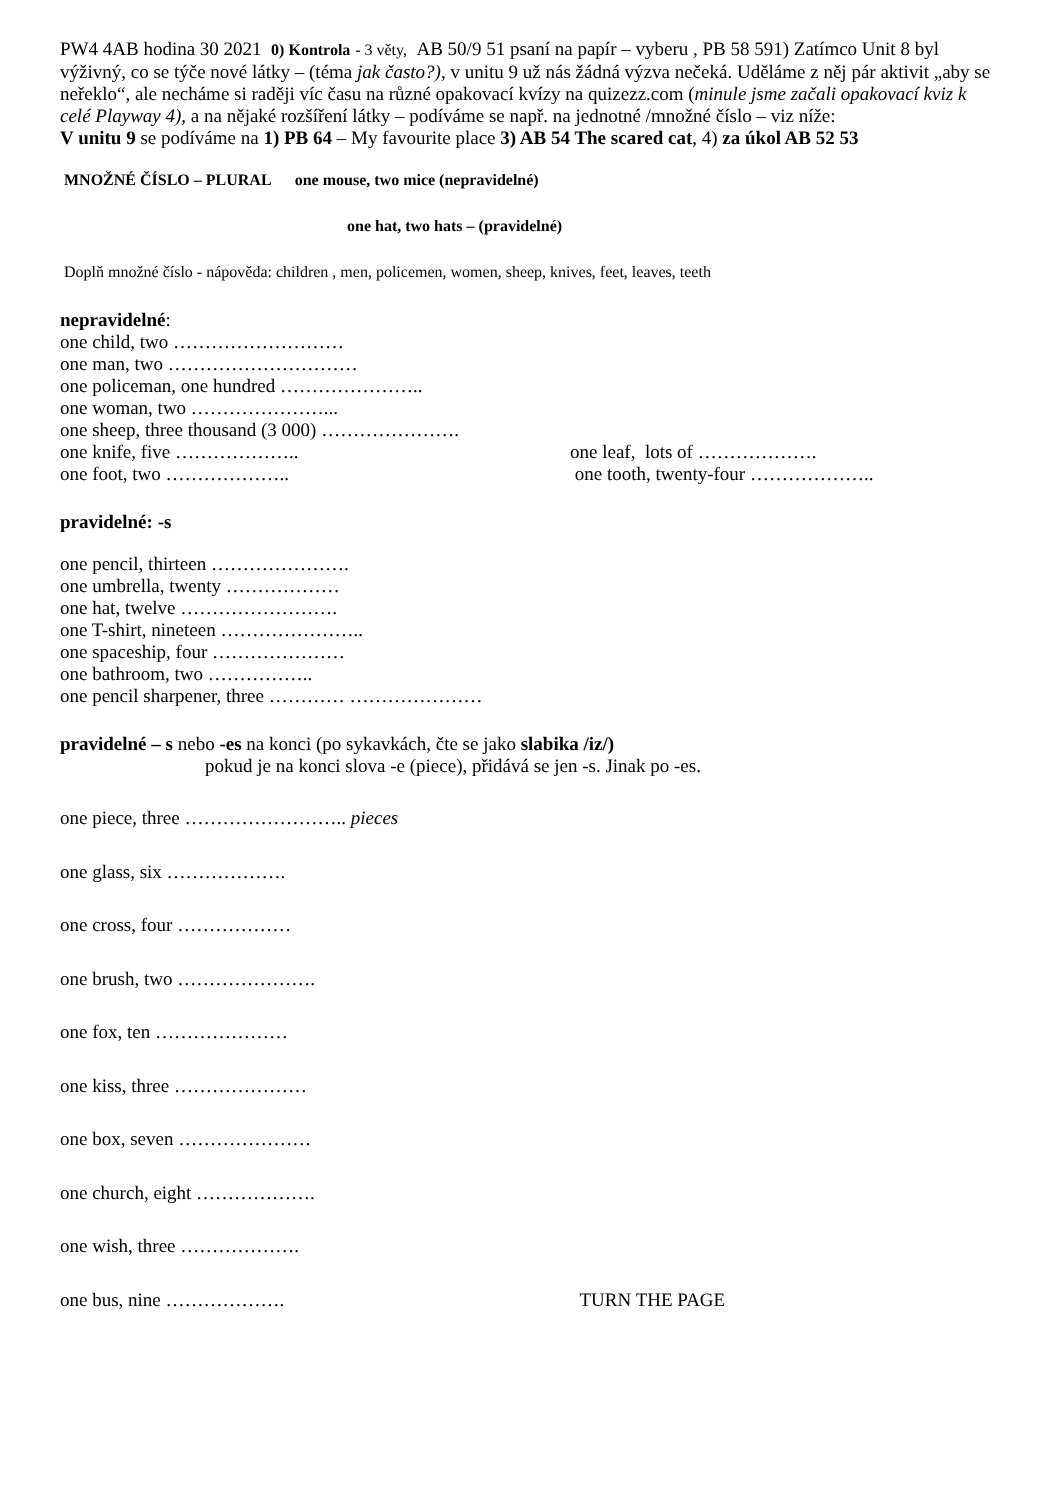PW4 4AB hodina 30 2021 0) Kontrola - 3 věty, AB 50/9 51 psaní na papír – vyberu , PB 58 591) Zatímco Unit 8 byl výživný, co se týče nové látky – (téma jak často?), v unitu 9 už nás žádná výzva nečeká. Uděláme z něj pár aktivit „aby se neřeklo“, ale necháme si raději víc času na různé opakovací kvízy na quizezz.com (minule jsme začali opakovací kviz k celé Playway 4), a na nějaké rozšíření látky – podíváme se např. na jednotné /množné číslo – viz níže:
V unitu 9 se podíváme na 1) PB 64 – My favourite place 3) AB 54 The scared cat, 4) za úkol AB 52 53
MNOŽNÉ ČÍSLO – PLURAL one mouse, two mice (nepravidelné)
one hat, two hats – (pravidelné)
Doplň množné číslo - nápověda: children , men, policemen, women, sheep, knives, feet, leaves, teeth
nepravidelné:
one child, two ………………………
one man, two …………………………
one policeman, one hundred …………………..
one woman, two …………………...
one sheep, three thousand (3 000) ………………….
one knife, five ……………….. one leaf, lots of ……………….
one foot, two ……………….. one tooth, twenty-four ………………..
pravidelné: -s
one pencil, thirteen ………………….
one umbrella, twenty ………………
one hat, twelve …………………….
one T-shirt, nineteen …………………..
one spaceship, four …………………
one bathroom, two ……………..
one pencil sharpener, three ………… …………………
pravidelné – s nebo -es na konci (po sykavkách, čte se jako slabika /iz/)
pokud je na konci slova -e (piece), přidává se jen -s. Jinak po -es.
one piece, three …………………….. pieces
one glass, six ……………….
one cross, four ………………
one brush, two ………………….
one fox, ten …………………
one kiss, three …………………
one box, seven …………………
one church, eight ……………….
one wish, three ……………….
one bus, nine ………………. TURN THE PAGE